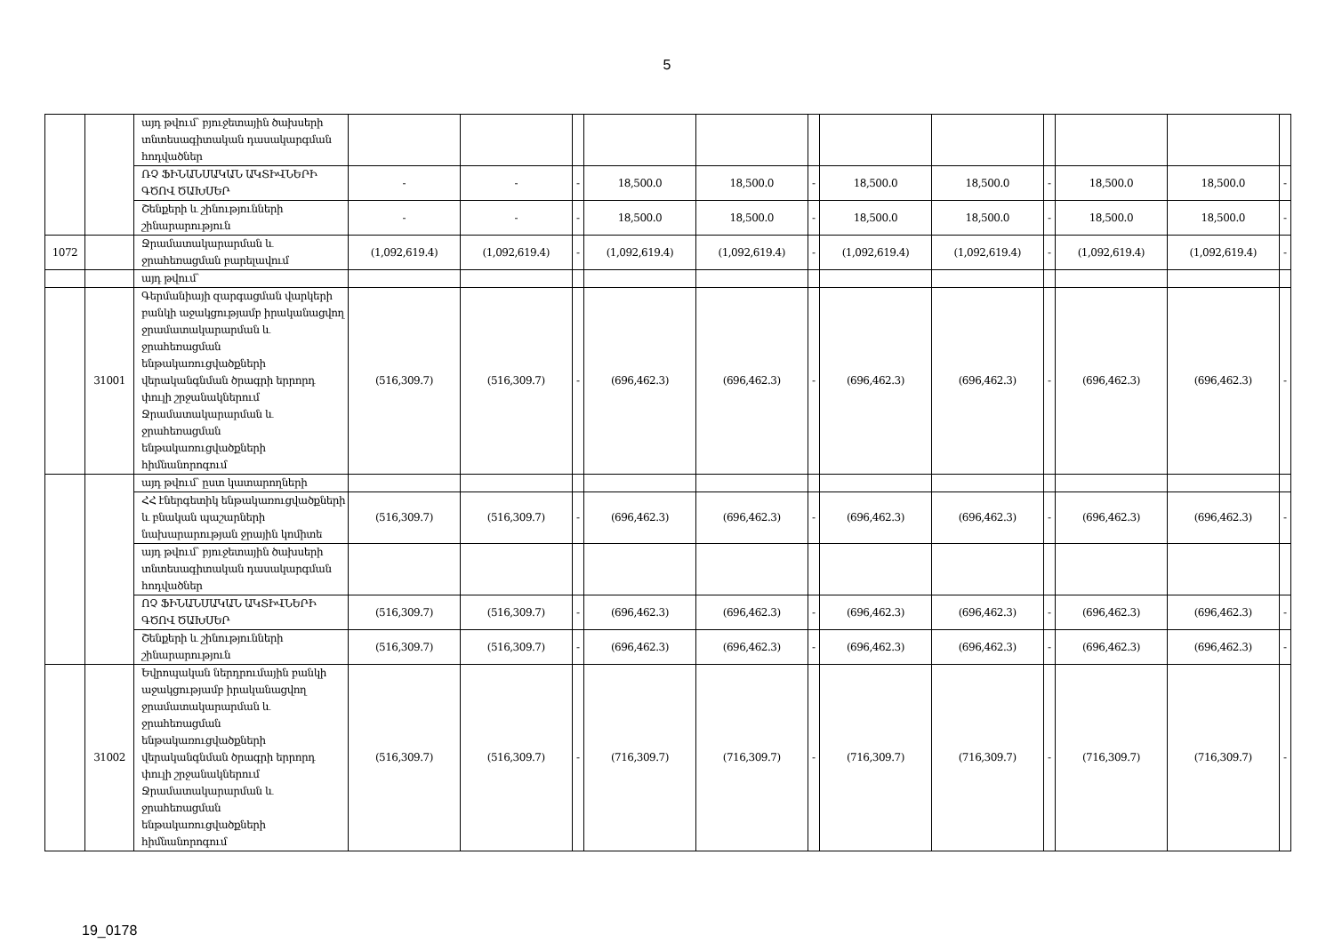5
| | | այդ թվում՝ բյուջետային ծախսերի տնտեսագիտական դասակարգման հոդվածներ | | | | | | | | | | | | |
| | | ՌՉ ՖԻՆԱՆՍԱԿԱՆ ԱԿՏԻՎՆԵՐԻ ԳԾՈՎ ԾԱԽՍԵՐ | - | - | - | 18,500.0 | 18,500.0 | - | 18,500.0 | 18,500.0 | - | 18,500.0 | 18,500.0 | - |
| | | Շենքերի և շինությունների շինարարություն | - | - | - | 18,500.0 | 18,500.0 | - | 18,500.0 | 18,500.0 | - | 18,500.0 | 18,500.0 | - |
| 1072 | | Ջրամատակարարման և ջրահեռացման բարելավում | (1,092,619.4) | (1,092,619.4) | - | (1,092,619.4) | (1,092,619.4) | - | (1,092,619.4) | (1,092,619.4) | - | (1,092,619.4) | (1,092,619.4) | - |
| | | այդ թվում՝ | | | | | | | | | | | | |
| | 31001 | Գերմանիայի զարգացման վարկերի բանկի աջակցությամբ իրականացվող ջրամատակարարման և ջրահեռացման ենթակառուցվածքների վերականգնման ծրագրի երրորդ փուլի շրջանակներում Ջրամատակարարման և ջրահեռացման ենթակառուցվածքների հիմնանորոգում | (516,309.7) | (516,309.7) | - | (696,462.3) | (696,462.3) | - | (696,462.3) | (696,462.3) | - | (696,462.3) | (696,462.3) | - |
| | | այդ թվում՝ ըստ կատարողների | | | | | | | | | | | | |
| | | ՀՀ էներգետիկ ենթակառուցվածքների և բնական պաշարների նախարարության ջրային կոմիտե | (516,309.7) | (516,309.7) | - | (696,462.3) | (696,462.3) | - | (696,462.3) | (696,462.3) | - | (696,462.3) | (696,462.3) | - |
| | | այդ թվում՝ բյուջետային ծախսերի տնտեսագիտական դասակարգման հոդվածներ | | | | | | | | | | | | |
| | | ՈՉ ՖԻՆԱՆՍԱԿԱՆ ԱԿՏԻՎՆԵՐԻ ԳԾՈՎ ԾԱԽՍԵՐ | (516,309.7) | (516,309.7) | - | (696,462.3) | (696,462.3) | - | (696,462.3) | (696,462.3) | - | (696,462.3) | (696,462.3) | - |
| | | Շենքերի և շինությունների շինարարություն | (516,309.7) | (516,309.7) | - | (696,462.3) | (696,462.3) | - | (696,462.3) | (696,462.3) | - | (696,462.3) | (696,462.3) | - |
| | 31002 | Եվրոպական ներդրումային բանկի աջակցությամբ իրականացվող ջրամատակարարման և ջրահեռացման ենթակառուցվածքների վերականգնման ծրագրի երրորդ փուլի շրջանակներում Ջրամատակարարման և ջրահեռացման ենթակառուցվածքների հիմնանորոգում | (516,309.7) | (516,309.7) | - | (716,309.7) | (716,309.7) | - | (716,309.7) | (716,309.7) | - | (716,309.7) | (716,309.7) | - |
19_0178